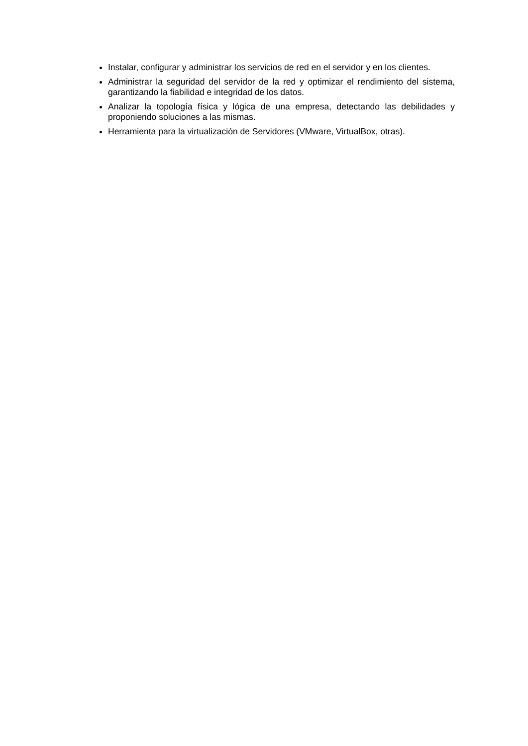Instalar, configurar y administrar los servicios de red en el servidor y en los clientes.
Administrar la seguridad del servidor de la red y optimizar el rendimiento del sistema, garantizando la fiabilidad e integridad de los datos.
Analizar la topología física y lógica de una empresa, detectando las debilidades y proponiendo soluciones a las mismas.
Herramienta para la virtualización de Servidores (VMware, VirtualBox, otras).